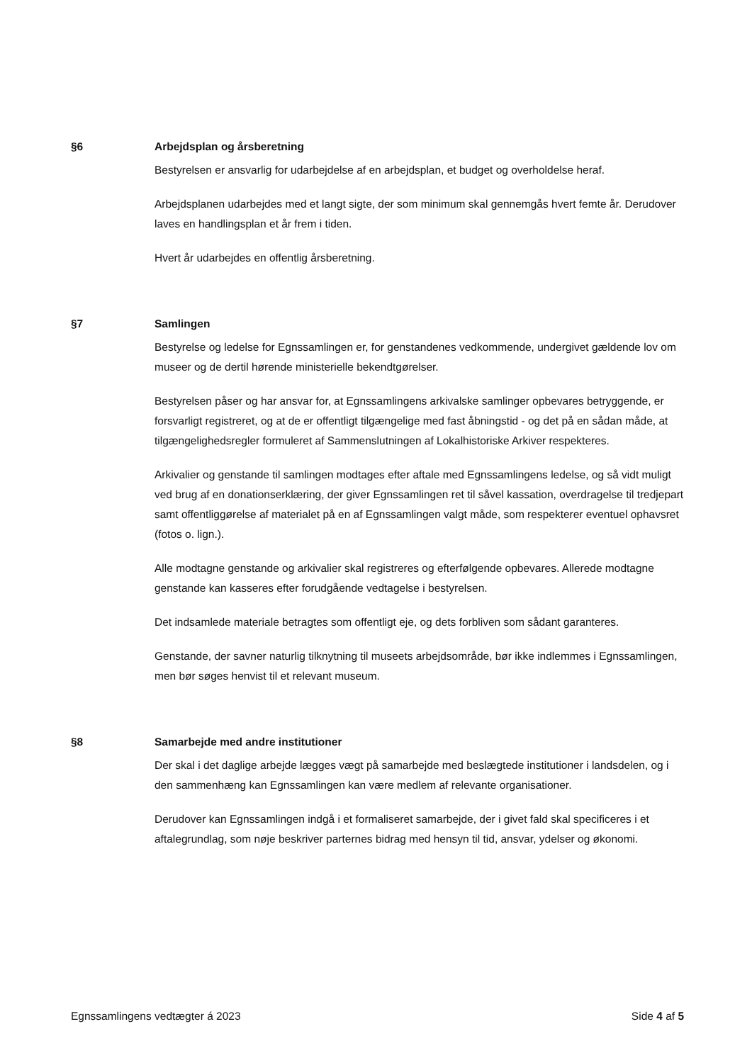§6 Arbejdsplan og årsberetning
Bestyrelsen er ansvarlig for udarbejdelse af en arbejdsplan, et budget og overholdelse heraf.
Arbejdsplanen udarbejdes med et langt sigte, der som minimum skal gennemgås hvert femte år. Derudover laves en handlingsplan et år frem i tiden.
Hvert år udarbejdes en offentlig årsberetning.
§7 Samlingen
Bestyrelse og ledelse for Egnssamlingen er, for genstandenes vedkommende, undergivet gældende lov om museer og de dertil hørende ministerielle bekendtgørelser.
Bestyrelsen påser og har ansvar for, at Egnssamlingens arkivalske samlinger opbevares betryggende, er forsvarligt registreret, og at de er offentligt tilgængelige med fast åbningstid - og det på en sådan måde, at tilgængelighedsregler formuleret af Sammenslutningen af Lokalhistoriske Arkiver respekteres.
Arkivalier og genstande til samlingen modtages efter aftale med Egnssamlingens ledelse, og så vidt muligt ved brug af en donationserklæring, der giver Egnssamlingen ret til såvel kassation, overdragelse til tredjepart samt offentliggørelse af materialet på en af Egnssamlingen valgt måde, som respekterer eventuel ophavsret (fotos o. lign.).
Alle modtagne genstande og arkivalier skal registreres og efterfølgende opbevares. Allerede modtagne genstande kan kasseres efter forudgående vedtagelse i bestyrelsen.
Det indsamlede materiale betragtes som offentligt eje, og dets forbliven som sådant garanteres.
Genstande, der savner naturlig tilknytning til museets arbejdsområde, bør ikke indlemmes i Egnssamlingen, men bør søges henvist til et relevant museum.
§8 Samarbejde med andre institutioner
Der skal i det daglige arbejde lægges vægt på samarbejde med beslægtede institutioner i landsdelen, og i den sammenhæng kan Egnssamlingen kan være medlem af relevante organisationer.
Derudover kan Egnssamlingen indgå i et formaliseret samarbejde, der i givet fald skal specificeres i et aftalegrundlag, som nøje beskriver parternes bidrag med hensyn til tid, ansvar, ydelser og økonomi.
Egnssamlingens vedtægter á 2023 Side 4 af 5